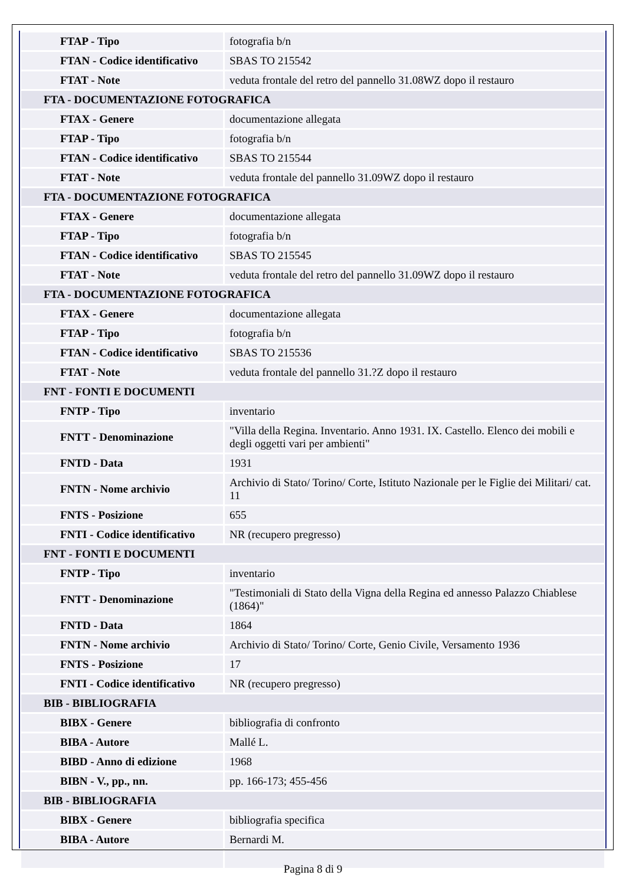| FTAP - Tipo | fotografia b/n |
| FTAN - Codice identificativo | SBAS TO 215542 |
| FTAT - Note | veduta frontale del retro del pannello 31.08WZ dopo il restauro |
| FTA - DOCUMENTAZIONE FOTOGRAFICA | |
| FTAX - Genere | documentazione allegata |
| FTAP - Tipo | fotografia b/n |
| FTAN - Codice identificativo | SBAS TO 215544 |
| FTAT - Note | veduta frontale del pannello 31.09WZ dopo il restauro |
| FTA - DOCUMENTAZIONE FOTOGRAFICA | |
| FTAX - Genere | documentazione allegata |
| FTAP - Tipo | fotografia b/n |
| FTAN - Codice identificativo | SBAS TO 215545 |
| FTAT - Note | veduta frontale del retro del pannello 31.09WZ dopo il restauro |
| FTA - DOCUMENTAZIONE FOTOGRAFICA | |
| FTAX - Genere | documentazione allegata |
| FTAP - Tipo | fotografia b/n |
| FTAN - Codice identificativo | SBAS TO 215536 |
| FTAT - Note | veduta frontale del pannello 31.?Z dopo il restauro |
| FNT - FONTI E DOCUMENTI | |
| FNTP - Tipo | inventario |
| FNTT - Denominazione | "Villa della Regina. Inventario. Anno 1931. IX. Castello. Elenco dei mobili e degli oggetti vari per ambienti" |
| FNTD - Data | 1931 |
| FNTN - Nome archivio | Archivio di Stato/ Torino/ Corte, Istituto Nazionale per le Figlie dei Militari/ cat. 11 |
| FNTS - Posizione | 655 |
| FNTI - Codice identificativo | NR (recupero pregresso) |
| FNT - FONTI E DOCUMENTI | |
| FNTP - Tipo | inventario |
| FNTT - Denominazione | "Testimoniali di Stato della Vigna della Regina ed annesso Palazzo Chiablese (1864)" |
| FNTD - Data | 1864 |
| FNTN - Nome archivio | Archivio di Stato/ Torino/ Corte, Genio Civile, Versamento 1936 |
| FNTS - Posizione | 17 |
| FNTI - Codice identificativo | NR (recupero pregresso) |
| BIB - BIBLIOGRAFIA | |
| BIBX - Genere | bibliografia di confronto |
| BIBA - Autore | Mallé L. |
| BIBD - Anno di edizione | 1968 |
| BIBN - V., pp., nn. | pp. 166-173; 455-456 |
| BIB - BIBLIOGRAFIA | |
| BIBX - Genere | bibliografia specifica |
| BIBA - Autore | Bernardi M. |
Pagina 8 di 9